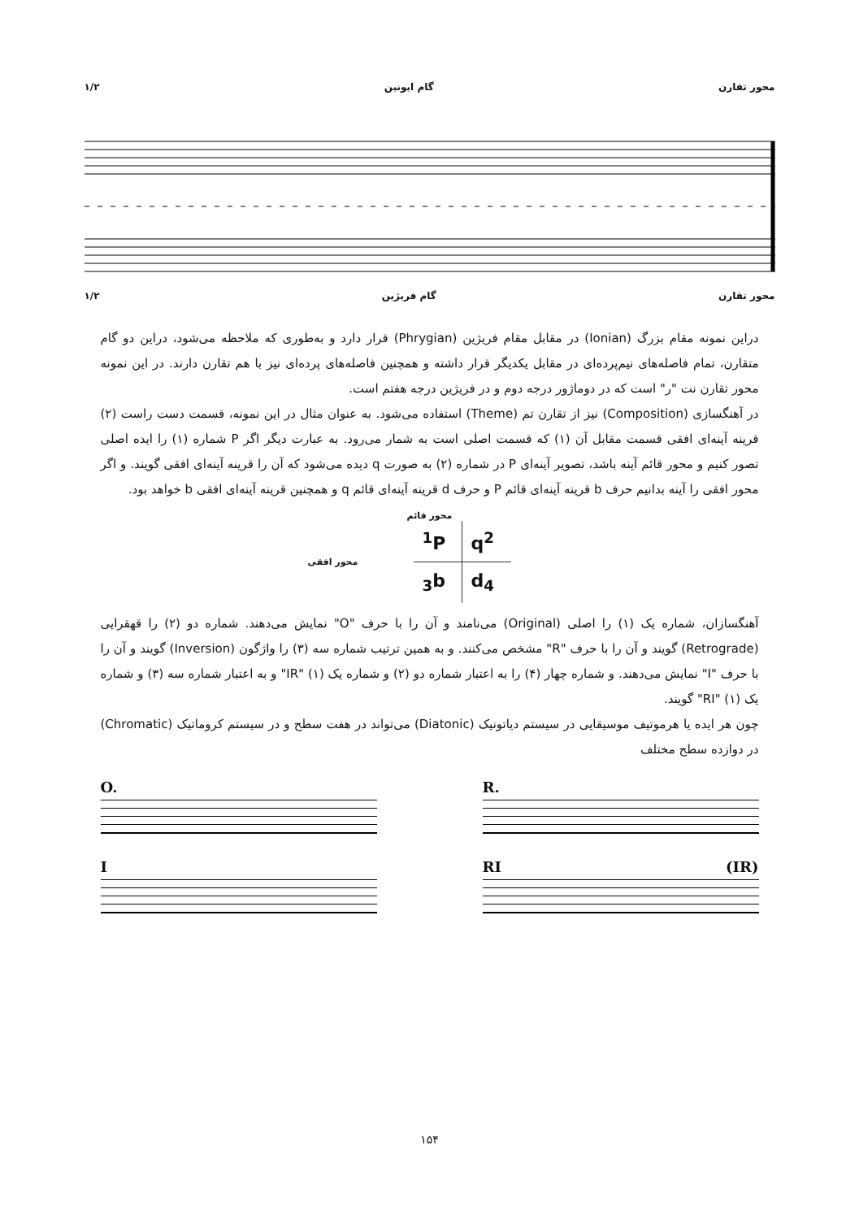محور تقارن گام ایونین ۱/۲
محور تقارن گام فریژین ۱/۲
دراین نمونه مقام بزرگ (Ionian) در مقابل مقام فریژین (Phrygian) قرار دارد و به‌طوری که ملاحظه می‌شود، دراین دو گام متقارن، تمام فاصله‌های نیم‌پرده‌ای در مقابل یکدیگر قرار داشته و همچنین فاصله‌های پرده‌ای نیز با هم تقارن دارند. در این نمونه محور تقارن نت "ر" است که در دوماژور درجه دوم و در فریژین درجه هفتم است.
در آهنگسازی (Composition) نیز از تقارن تم (Theme) استفاده می‌شود. به عنوان مثال در این نمونه، قسمت دست راست (۲) قرینه آینه‌ای افقی قسمت مقابل آن (۱) که قسمت اصلی است به شمار می‌رود. به عبارت دیگر اگر P شماره (۱) را ایده اصلی تصور کنیم و محور قائم آینه باشد، تصویر آینه‌ای P در شماره (۲) به صورت q دیده می‌شود که آن را قرینه آینه‌ای افقی گویند. و اگر محور افقی را آینه بدانیم حرف b قرینه آینه‌ای قائم P و حرف d قرینه آینه‌ای قائم q و همچنین قرینه آینه‌ای افقی b خواهد بود.
محور قائم
<sup>1</sup> P
q<sup>2</sup>
<sub>3</sub>b
d<sub>4</sub>
محور افقی
آهنگسازان، شماره یک (۱) را اصلی (Original) می‌نامند و آن را با حرف "O" نمایش می‌دهند. شماره دو (۲) را قهقرایی (Retrograde) گویند و آن را با حرف "R" مشخص می‌کنند. و به همین ترتیب شماره سه (۳) را واژگون (Inversion) گویند و آن را با حرف "I" نمایش می‌دهند. و شماره چهار (۴) را به اعتبار شماره دو (۲) و شماره یک (۱) "IR" و به اعتبار شماره سه (۳) و شماره یک (۱) "RI" گویند.
چون هر ایده یا هرموتیف موسیقایی در سیستم دیاتونیک (Diatonic) می‌تواند در هفت سطح و در سیستم کروماتیک (Chromatic) در دوازده سطح مختلف
O.
I
R.
RI (IR)
۱۵۴